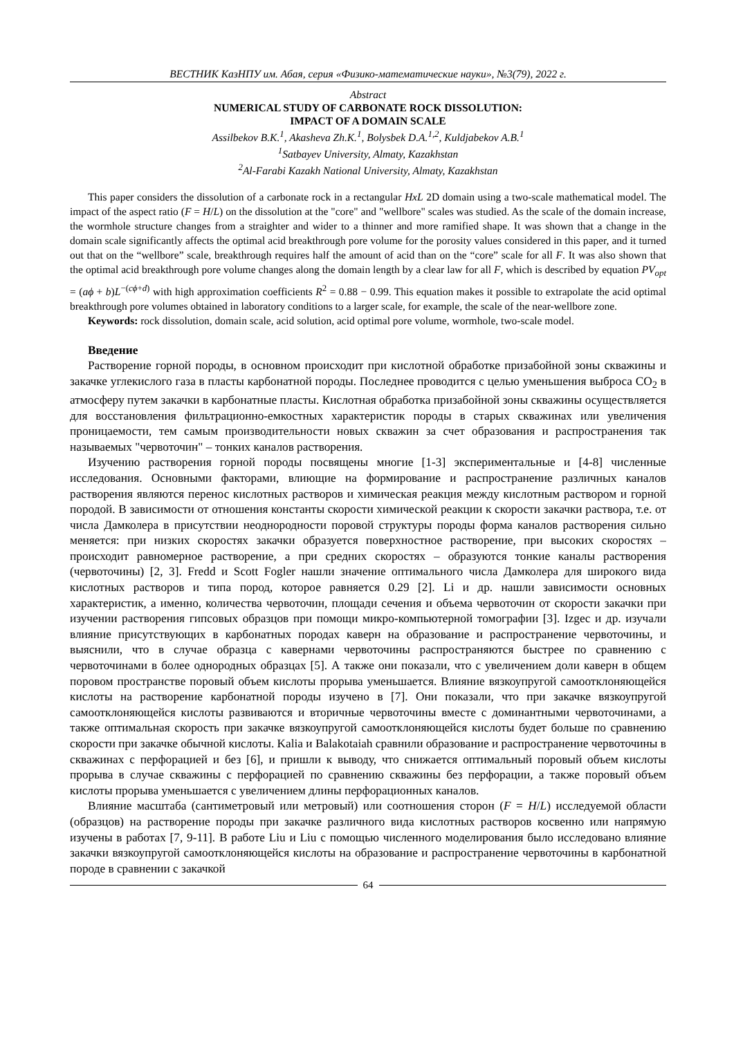ВЕСТНИК КазНПУ им. Абая, серия «Физико-математические науки», №3(79), 2022 г.
Abstract
NUMERICAL STUDY OF CARBONATE ROCK DISSOLUTION:
IMPACT OF A DOMAIN SCALE
Assilbekov B.K.<sup>1</sup>, Akasheva Zh.K.<sup>1</sup>, Bolysbek D.A.<sup>1,2</sup>, Kuldjabekov A.B.<sup>1</sup>
<sup>1</sup> Satbayev University, Almaty, Kazakhstan
<sup>2</sup> Al-Farabi Kazakh National University, Almaty, Kazakhstan
This paper considers the dissolution of a carbonate rock in a rectangular HxL 2D domain using a two-scale mathematical model. The impact of the aspect ratio (F = H/L) on the dissolution at the "core" and "wellbore" scales was studied. As the scale of the domain increase, the wormhole structure changes from a straighter and wider to a thinner and more ramified shape. It was shown that a change in the domain scale significantly affects the optimal acid breakthrough pore volume for the porosity values considered in this paper, and it turned out that on the “wellbore” scale, breakthrough requires half the amount of acid than on the “core” scale for all F. It was also shown that the optimal acid breakthrough pore volume changes along the domain length by a clear law for all F, which is described by equation PV<sub>opt</sub> = (aϕ + b)L<sup>−(cϕ+d)</sup> with high approximation coefficients R<sup>2</sup> = 0.88 − 0.99. This equation makes it possible to extrapolate the acid optimal breakthrough pore volumes obtained in laboratory conditions to a larger scale, for example, the scale of the near-wellbore zone.
Keywords: rock dissolution, domain scale, acid solution, acid optimal pore volume, wormhole, two-scale model.
Введение
Растворение горной породы, в основном происходит при кислотной обработке призабойной зоны скважины и закачке углекислого газа в пласты карбонатной породы. Последнее проводится с целью уменьшения выброса CO<sub>2</sub> в атмосферу путем закачки в карбонатные пласты. Кислотная обработка призабойной зоны скважины осуществляется для восстановления фильтрационно-емкостных характеристик породы в старых скважинах или увеличения проницаемости, тем самым производительности новых скважин за счет образования и распространения так называемых "червоточин" – тонких каналов растворения.
Изучению растворения горной породы посвящены многие [1-3] экспериментальные и [4-8] численные исследования. Основными факторами, влиющие на формирование и распространение различных каналов растворения являются перенос кислотных растворов и химическая реакция между кислотным раствором и горной породой. В зависимости от отношения константы скорости химической реакции к скорости закачки раствора, т.е. от числа Дамколера в присутствии неоднородности поровой структуры породы форма каналов растворения сильно меняется: при низких скоростях закачки образуется поверхностное растворение, при высоких скоростях – происходит равномерное растворение, а при средних скоростях – образуются тонкие каналы растворения (червоточины) [2, 3]. Fredd и Scott Fogler нашли значение оптимального числа Дамколера для широкого вида кислотных растворов и типа пород, которое равняется 0.29 [2]. Li и др. нашли зависимости основных характеристик, а именно, количества червоточин, площади сечения и объема червоточин от скорости закачки при изучении растворения гипсовых образцов при помощи микро-компьютерной томографии [3]. Izgec и др. изучали влияние присутствующих в карбонатных породах каверн на образование и распространение червоточины, и выяснили, что в случае образца с кавернами червоточины распространяются быстрее по сравнению с червоточинами в более однородных образцах [5]. А также они показали, что с увеличением доли каверн в общем поровом пространстве поровый объем кислоты прорыва уменьшается. Влияние вязкоупругой самоотклоняющейся кислоты на растворение карбонатной породы изучено в [7]. Они показали, что при закачке вязкоупругой самоотклоняющейся кислоты развиваются и вторичные червоточины вместе с доминантными червоточинами, а также оптимальная скорость при закачке вязкоупругой самоотклоняющейся кислоты будет больше по сравнению скорости при закачке обычной кислоты. Kalia и Balakotaiah сравнили образование и распространение червоточины в скважинах с перфорацией и без [6], и пришли к выводу, что снижается оптимальный поровый объем кислоты прорыва в случае скважины с перфорацией по сравнению скважины без перфорации, а также поровый объем кислоты прорыва уменьшается с увеличением длины перфорационных каналов.
Влияние масштаба (сантиметровый или метровый) или соотношения сторон (F = H/L) исследуемой области (образцов) на растворение породы при закачке различного вида кислотных растворов косвенно или напрямую изучены в работах [7, 9-11]. В работе Liu и Liu с помощью численного моделирования было исследовано влияние закачки вязкоупругой самоотклоняющейся кислоты на образование и распространение червоточины в карбонатной породе в сравнении с закачкой
64